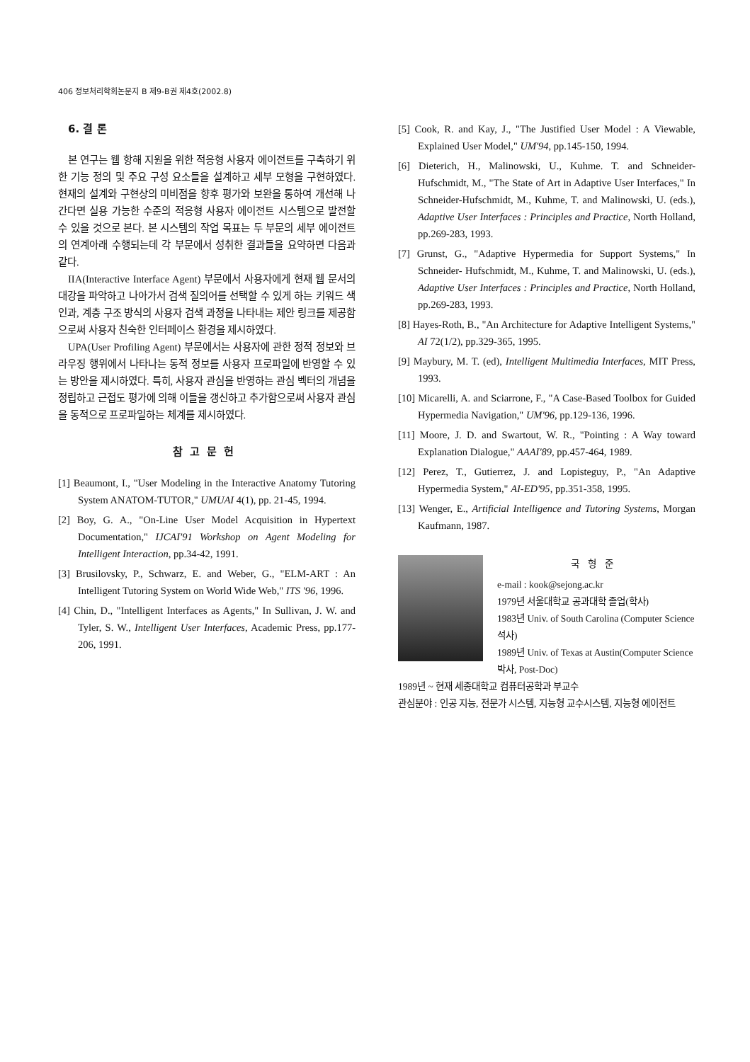406 정보처리학회논문지 B 제9-B권 제4호(2002.8)
6. 결 론
본 연구는 웹 항해 지원을 위한 적응형 사용자 에이전트를 구축하기 위한 기능 정의 및 주요 구성 요소들을 설계하고 세부 모형을 구현하였다. 현재의 설계와 구현상의 미비점을 향후 평가와 보완을 통하여 개선해 나간다면 실용 가능한 수준의 적응형 사용자 에이전트 시스템으로 발전할 수 있을 것으로 본다. 본 시스템의 작업 목표는 두 부문의 세부 에이전트의 연계아래 수행되는데 각 부문에서 성취한 결과들을 요약하면 다음과 같다.
IIA(Interactive Interface Agent) 부문에서 사용자에게 현재 웹 문서의 대강을 파악하고 나아가서 검색 질의어를 선택할 수 있게 하는 키워드 색인과, 계층 구조 방식의 사용자 검색 과정을 나타내는 제안 링크를 제공함으로써 사용자 친숙한 인터페이스 환경을 제시하였다.
UPA(User Profiling Agent) 부문에서는 사용자에 관한 정적 정보와 브라우징 행위에서 나타나는 동적 정보를 사용자 프로파일에 반영할 수 있는 방안을 제시하였다. 특히, 사용자 관심을 반영하는 관심 벡터의 개념을 정립하고 근접도 평가에 의해 이들을 갱신하고 추가함으로써 사용자 관심을 동적으로 프로파일하는 체계를 제시하였다.
참고문헌
[1] Beaumont, I., "User Modeling in the Interactive Anatomy Tutoring System ANATOM-TUTOR," UMUAI 4(1), pp. 21-45, 1994.
[2] Boy, G. A., "On-Line User Model Acquisition in Hypertext Documentation," IJCAI'91 Workshop on Agent Modeling for Intelligent Interaction, pp.34-42, 1991.
[3] Brusilovsky, P., Schwarz, E. and Weber, G., "ELM-ART : An Intelligent Tutoring System on World Wide Web," ITS '96, 1996.
[4] Chin, D., "Intelligent Interfaces as Agents," In Sullivan, J. W. and Tyler, S. W., Intelligent User Interfaces, Academic Press, pp.177-206, 1991.
[5] Cook, R. and Kay, J., "The Justified User Model : A Viewable, Explained User Model," UM'94, pp.145-150, 1994.
[6] Dieterich, H., Malinowski, U., Kuhme. T. and Schneider-Hufschmidt, M., "The State of Art in Adaptive User Interfaces," In Schneider-Hufschmidt, M., Kuhme, T. and Malinowski, U. (eds.), Adaptive User Interfaces : Principles and Practice, North Holland, pp.269-283, 1993.
[7] Grunst, G., "Adaptive Hypermedia for Support Systems," In Schneider- Hufschmidt, M., Kuhme, T. and Malinowski, U. (eds.), Adaptive User Interfaces : Principles and Practice, North Holland, pp.269-283, 1993.
[8] Hayes-Roth, B., "An Architecture for Adaptive Intelligent Systems," AI 72(1/2), pp.329-365, 1995.
[9] Maybury, M. T. (ed), Intelligent Multimedia Interfaces, MIT Press, 1993.
[10] Micarelli, A. and Sciarrone, F., "A Case-Based Toolbox for Guided Hypermedia Navigation," UM'96, pp.129-136, 1996.
[11] Moore, J. D. and Swartout, W. R., "Pointing : A Way toward Explanation Dialogue," AAAI'89, pp.457-464, 1989.
[12] Perez, T., Gutierrez, J. and Lopisteguy, P., "An Adaptive Hypermedia System," AI-ED'95, pp.351-358, 1995.
[13] Wenger, E., Artificial Intelligence and Tutoring Systems, Morgan Kaufmann, 1987.
국형준
e-mail : kook@sejong.ac.kr
1979년 서울대학교 공과대학 졸업(학사)
1983년 Univ. of South Carolina (Computer Science 석사)
1989년 Univ. of Texas at Austin(Computer Science 박사, Post-Doc)
1989년 ~ 현재 세종대학교 컴퓨터공학과 부교수
관심분야 : 인공 지능, 전문가 시스템, 지능형 교수시스템, 지능형 에이전트